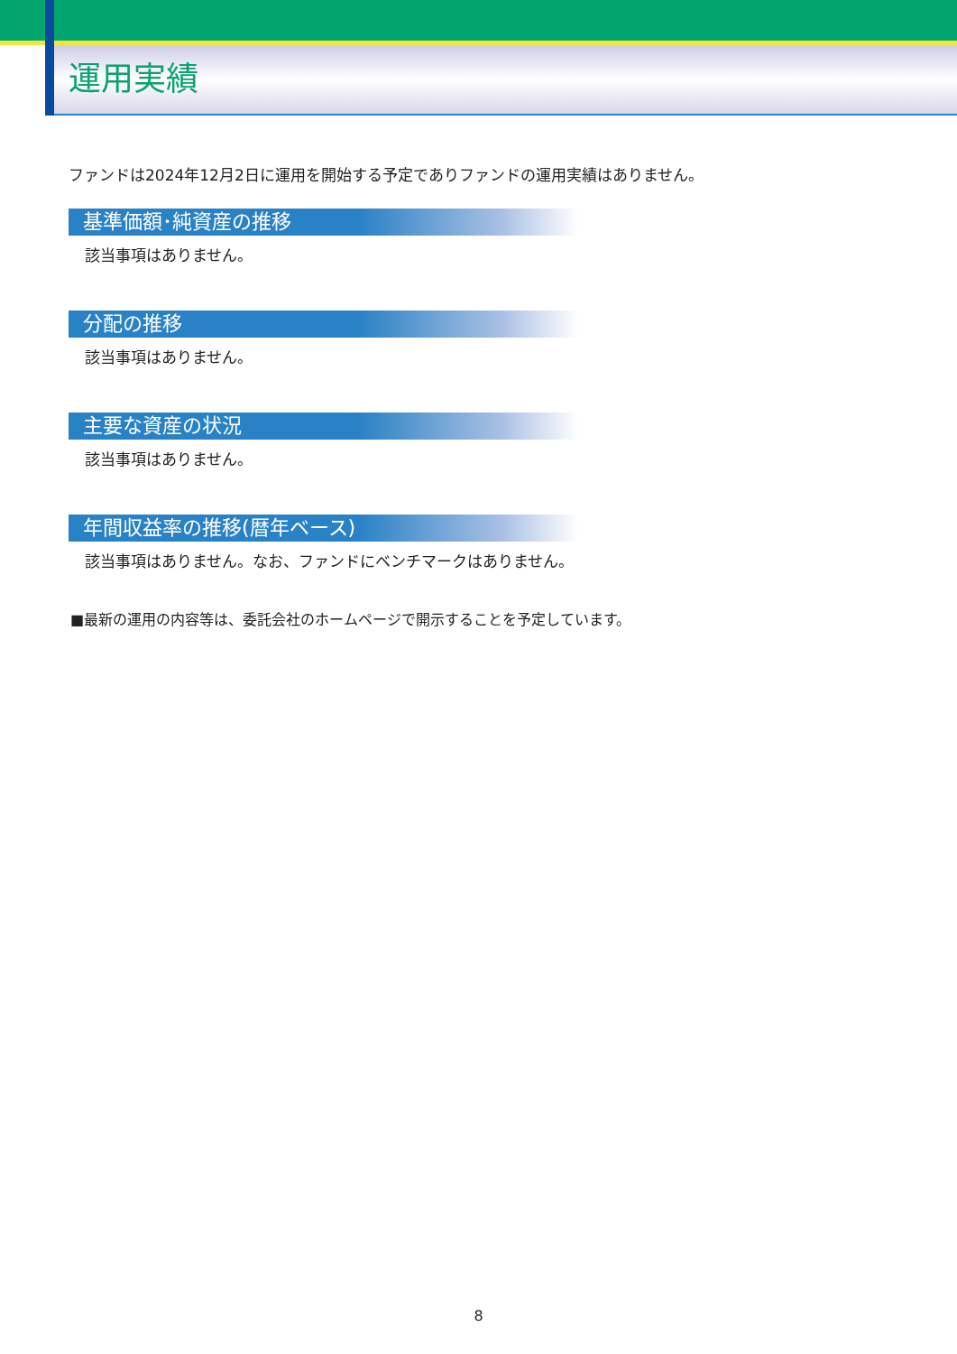運用実績
ファンドは2024年12月2日に運用を開始する予定でありファンドの運用実績はありません。
基準価額･純資産の推移
該当事項はありません。
分配の推移
該当事項はありません。
主要な資産の状況
該当事項はありません。
年間収益率の推移(暦年ベース)
該当事項はありません。なお、ファンドにベンチマークはありません。
■最新の運用の内容等は、委託会社のホームページで開示することを予定しています。
8